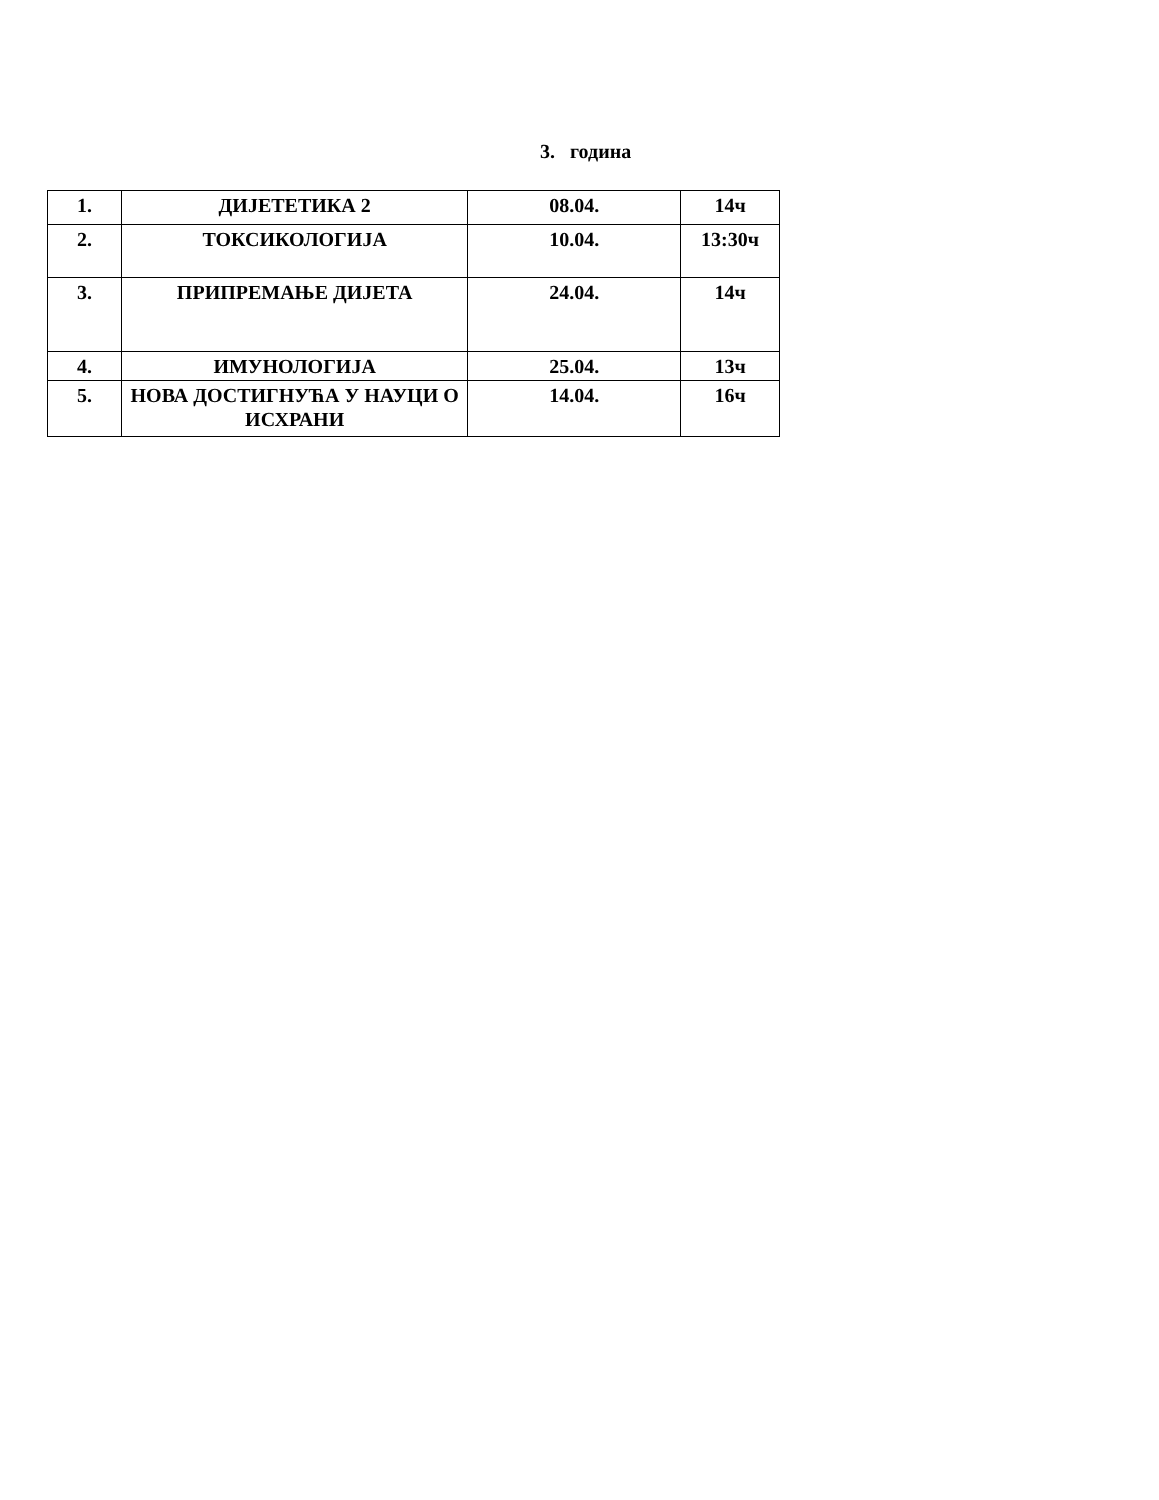3. година
| 1. | ДИЈЕТЕТИКА 2 | 08.04. | 14ч |
| 2. | ТОКСИКОЛОГИЈА | 10.04. | 13:30ч |
| 3. | ПРИПРЕМАЊЕ ДИЈЕТА | 24.04. | 14ч |
| 4. | ИМУНОЛОГИЈА | 25.04. | 13ч |
| 5. | НОВА ДОСТИГНУЋА У НАУЦИ О ИСХРАНИ | 14.04. | 16ч |